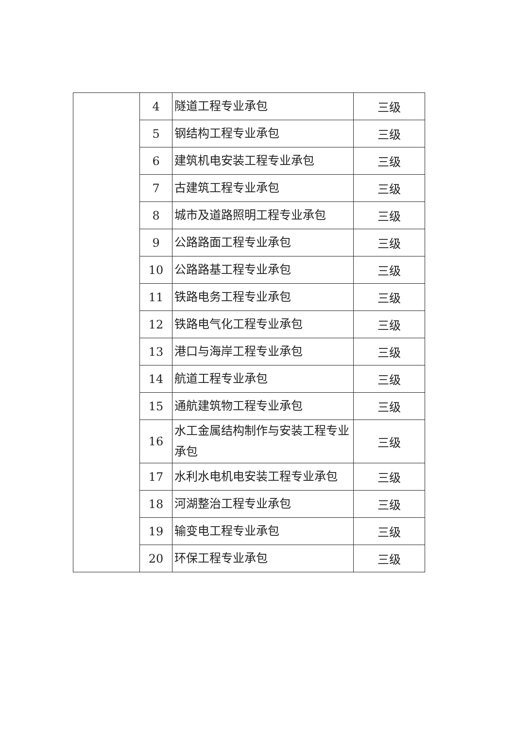| | 4 | 隧道工程专业承包 | 三级 |
| | 5 | 钢结构工程专业承包 | 三级 |
| | 6 | 建筑机电安装工程专业承包 | 三级 |
| | 7 | 古建筑工程专业承包 | 三级 |
| | 8 | 城市及道路照明工程专业承包 | 三级 |
| | 9 | 公路路面工程专业承包 | 三级 |
| | 10 | 公路路基工程专业承包 | 三级 |
| | 11 | 铁路电务工程专业承包 | 三级 |
| | 12 | 铁路电气化工程专业承包 | 三级 |
| | 13 | 港口与海岸工程专业承包 | 三级 |
| | 14 | 航道工程专业承包 | 三级 |
| | 15 | 通航建筑物工程专业承包 | 三级 |
| | 16 | 水工金属结构制作与安装工程专业承包 | 三级 |
| | 17 | 水利水电机电安装工程专业承包 | 三级 |
| | 18 | 河湖整治工程专业承包 | 三级 |
| | 19 | 输变电工程专业承包 | 三级 |
| | 20 | 环保工程专业承包 | 三级 |